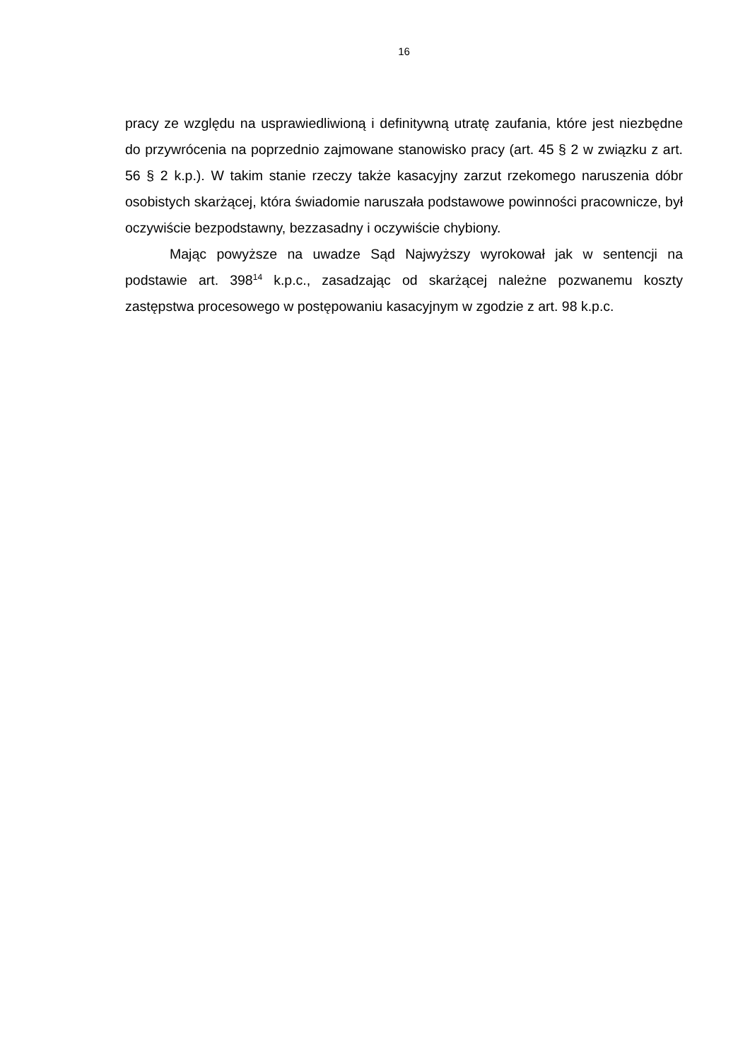16
pracy ze względu na usprawiedliwioną i definitywną utratę zaufania, które jest niezbędne do przywrócenia na poprzednio zajmowane stanowisko pracy (art. 45 § 2 w związku z art. 56 § 2 k.p.). W takim stanie rzeczy także kasacyjny zarzut rzekomego naruszenia dóbr osobistych skarżącej, która świadomie naruszała podstawowe powinności pracownicze, był oczywiście bezpodstawny, bezzasadny i oczywiście chybiony.
Mając powyższe na uwadze Sąd Najwyższy wyrokował jak w sentencji na podstawie art. 398<sup>14</sup> k.p.c., zasadzając od skarżącej należne pozwanemu koszty zastępstwa procesowego w postępowaniu kasacyjnym w zgodzie z art. 98 k.p.c.